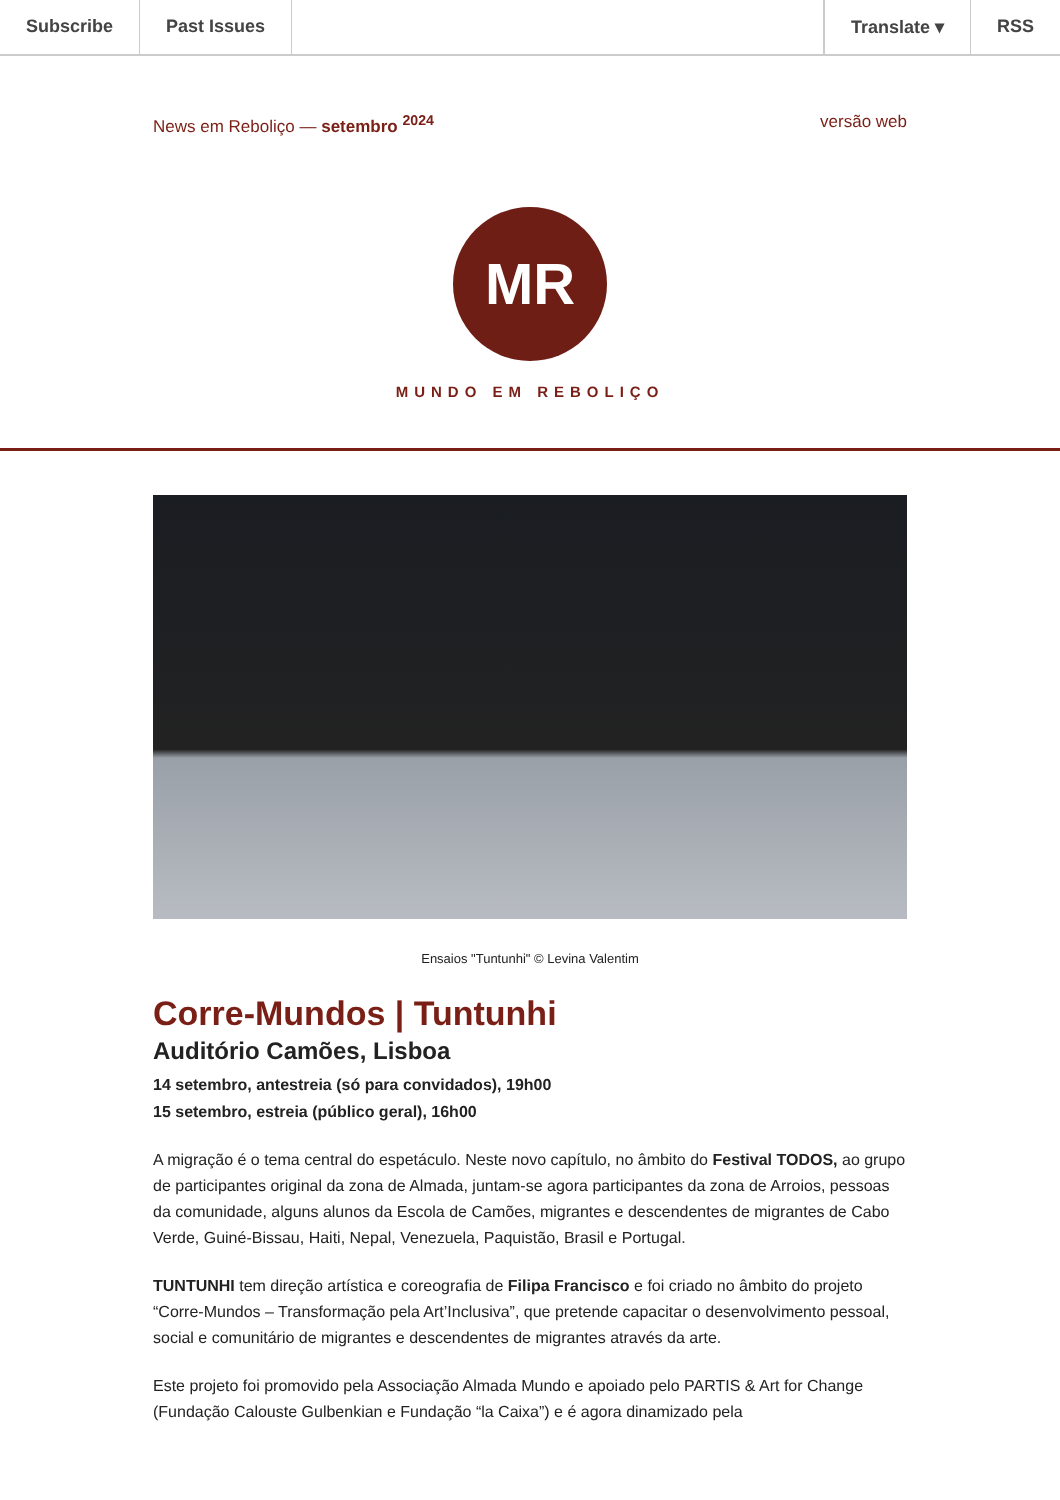Subscribe Past Issues Translate ▾ RSS
News em Reboliço — setembro <sup>2024</sup> versão web
MR
MUNDO EM REBOLIÇO
Ensaios "Tuntunhi" © Levina Valentim
Corre-Mundos | Tuntunhi
Auditório Camões, Lisboa
14 setembro, antestreia (só para convidados), 19h00
15 setembro, estreia (público geral), 16h00
A migração é o tema central do espetáculo. Neste novo capítulo, no âmbito do Festival TODOS, ao grupo de participantes original da zona de Almada, juntam-se agora participantes da zona de Arroios, pessoas da comunidade, alguns alunos da Escola de Camões, migrantes e descendentes de migrantes de Cabo Verde, Guiné-Bissau, Haiti, Nepal, Venezuela, Paquistão, Brasil e Portugal.
TUNTUNHI tem direção artística e coreografia de Filipa Francisco e foi criado no âmbito do projeto “Corre-Mundos – Transformação pela Art’Inclusiva”, que pretende capacitar o desenvolvimento pessoal, social e comunitário de migrantes e descendentes de migrantes através da arte.
Este projeto foi promovido pela Associação Almada Mundo e apoiado pelo PARTIS & Art for Change (Fundação Calouste Gulbenkian e Fundação “la Caixa”) e é agora dinamizado pela